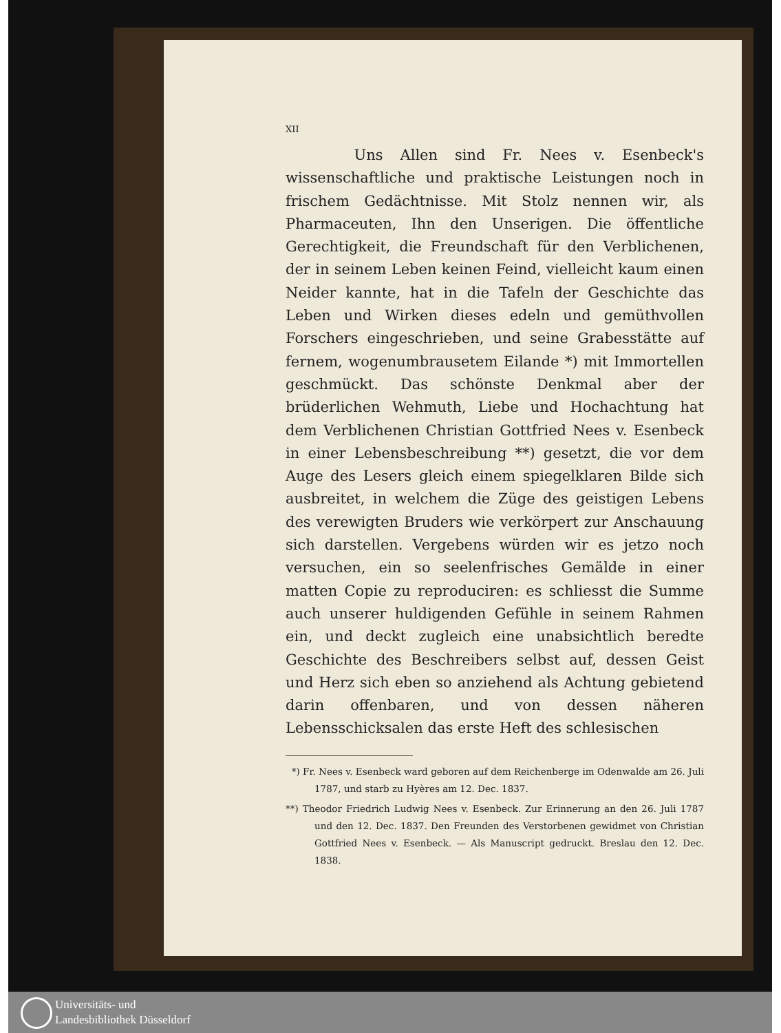XII
Uns Allen sind Fr. Nees v. Esenbeck's wissenschaftliche und praktische Leistungen noch in frischem Gedächtnisse. Mit Stolz nennen wir, als Pharmaceuten, Ihn den Unserigen. Die öffentliche Gerechtigkeit, die Freundschaft für den Verblichenen, der in seinem Leben keinen Feind, vielleicht kaum einen Neider kannte, hat in die Tafeln der Geschichte das Leben und Wirken dieses edeln und gemüthvollen Forschers eingeschrieben, und seine Grabesstätte auf fernem, wogenumbrausetem Eilande *) mit Immortellen geschmückt. Das schönste Denkmal aber der brüderlichen Wehmuth, Liebe und Hochachtung hat dem Verblichenen Christian Gottfried Nees v. Esenbeck in einer Lebensbeschreibung **) gesetzt, die vor dem Auge des Lesers gleich einem spiegelklaren Bilde sich ausbreitet, in welchem die Züge des geistigen Lebens des verewigten Bruders wie verkörpert zur Anschauung sich darstellen. Vergebens würden wir es jetzo noch versuchen, ein so seelenfrisches Gemälde in einer matten Copie zu reproduciren: es schliesst die Summe auch unserer huldigenden Gefühle in seinem Rahmen ein, und deckt zugleich eine unabsichtlich beredte Geschichte des Beschreibers selbst auf, dessen Geist und Herz sich eben so anziehend als Achtung gebietend darin offenbaren, und von dessen näheren Lebensschicksalen das erste Heft des schlesischen
*) Fr. Nees v. Esenbeck ward geboren auf dem Reichenberge im Odenwalde am 26. Juli 1787, und starb zu Hyères am 12. Dec. 1837.
**) Theodor Friedrich Ludwig Nees v. Esenbeck. Zur Erinnerung an den 26. Juli 1787 und den 12. Dec. 1837. Den Freunden des Verstorbenen gewidmet von Christian Gottfried Nees v. Esenbeck. — Als Manuscript gedruckt. Breslau den 12. Dec. 1838.
Universitäts- und
Landesbibliothek Düsseldorf